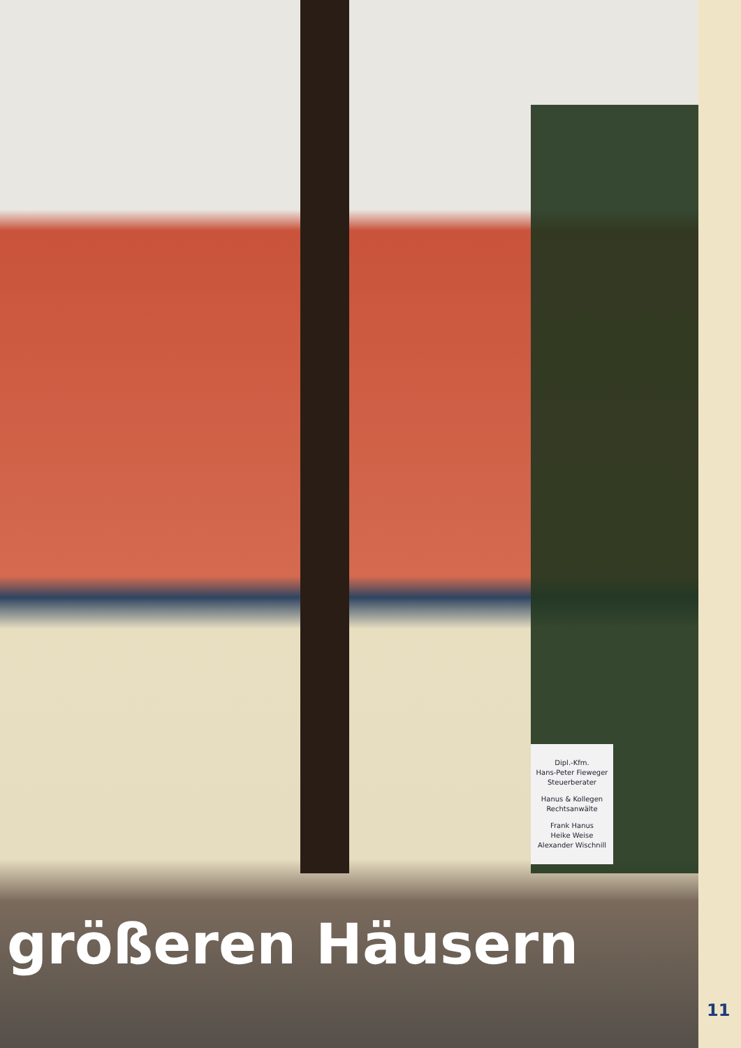Dipl.-Kfm.
Hans-Peter Fieweger
Steuerberater
Hanus & Kollegen
Rechtsanwälte
Frank Hanus
Heike Weise
Alexander Wischnill
größeren Häusern
11